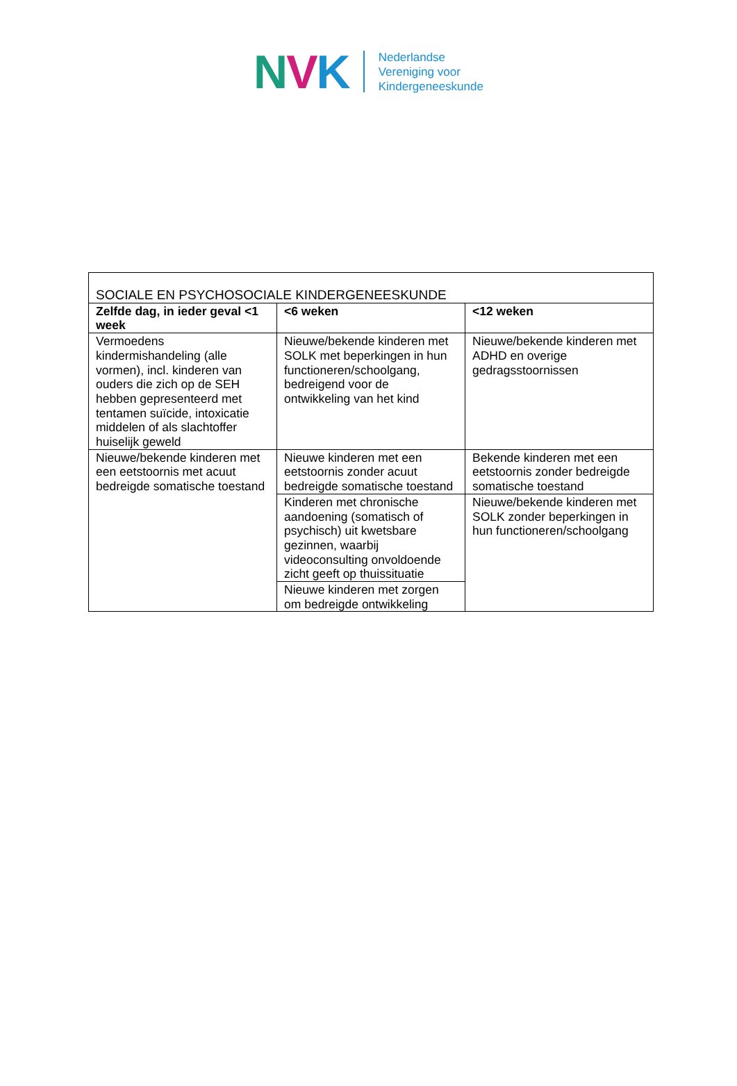NVK
Nederlandse
Vereniging voor
Kindergeneeskunde
| SOCIALE EN PSYCHOSOCIALE KINDERGENEESKUNDE | | |
| Zelfde dag, in ieder geval <1 week | <6 weken | <12 weken |
| Vermoedens kindermishandeling (alle vormen), incl. kinderen van ouders die zich op de SEH hebben gepresenteerd met tentamen suïcide, intoxicatie middelen of als slachtoffer huiselijk geweld | Nieuwe/bekende kinderen met SOLK met beperkingen in hun functioneren/schoolgang, bedreigend voor de ontwikkeling van het kind | Nieuwe/bekende kinderen met ADHD en overige gedragsstoornissen |
| Nieuwe/bekende kinderen met een eetstoornis met acuut bedreigde somatische toestand | Nieuwe kinderen met een eetstoornis zonder acuut bedreigde somatische toestand | Bekende kinderen met een eetstoornis zonder bedreigde somatische toestand |
| | Kinderen met chronische aandoening (somatisch of psychisch) uit kwetsbare gezinnen, waarbij videoconsulting onvoldoende zicht geeft op thuissituatie | Nieuwe/bekende kinderen met SOLK zonder beperkingen in hun functioneren/schoolgang |
| | Nieuwe kinderen met zorgen om bedreigde ontwikkeling | |